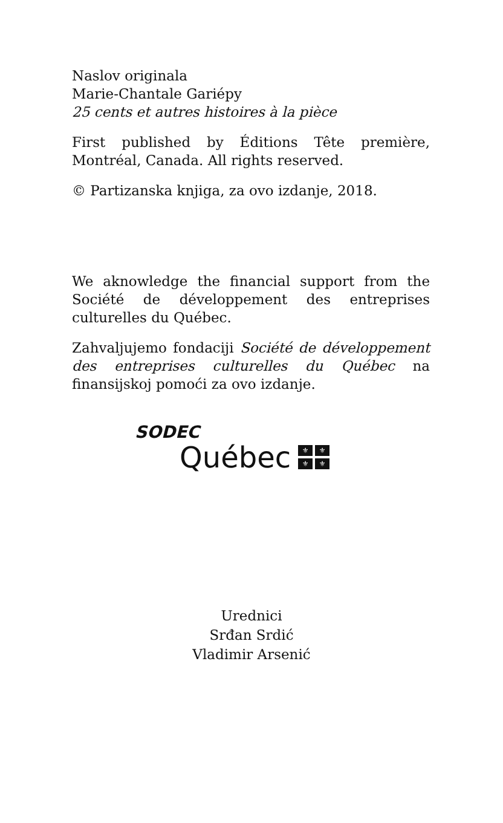Naslov originala
Marie-Chantale Gariépy
25 cents et autres histoires à la pièce
First published by Éditions Tête première, Montréal, Canada. All rights reserved.
© Partizanska knjiga, za ovo izdanje, 2018.
We aknowledge the financial support from the Société de développement des entreprises culturelles du Québec.
Zahvaljujemo fondaciji Société de développement des entreprises culturelles du Québec na finansijskoj pomoći za ovo izdanje.
SODEC
Québec
⚜ ⚜ ⚜ ⚜
Urednici
Srđan Srdić
Vladimir Arsenić